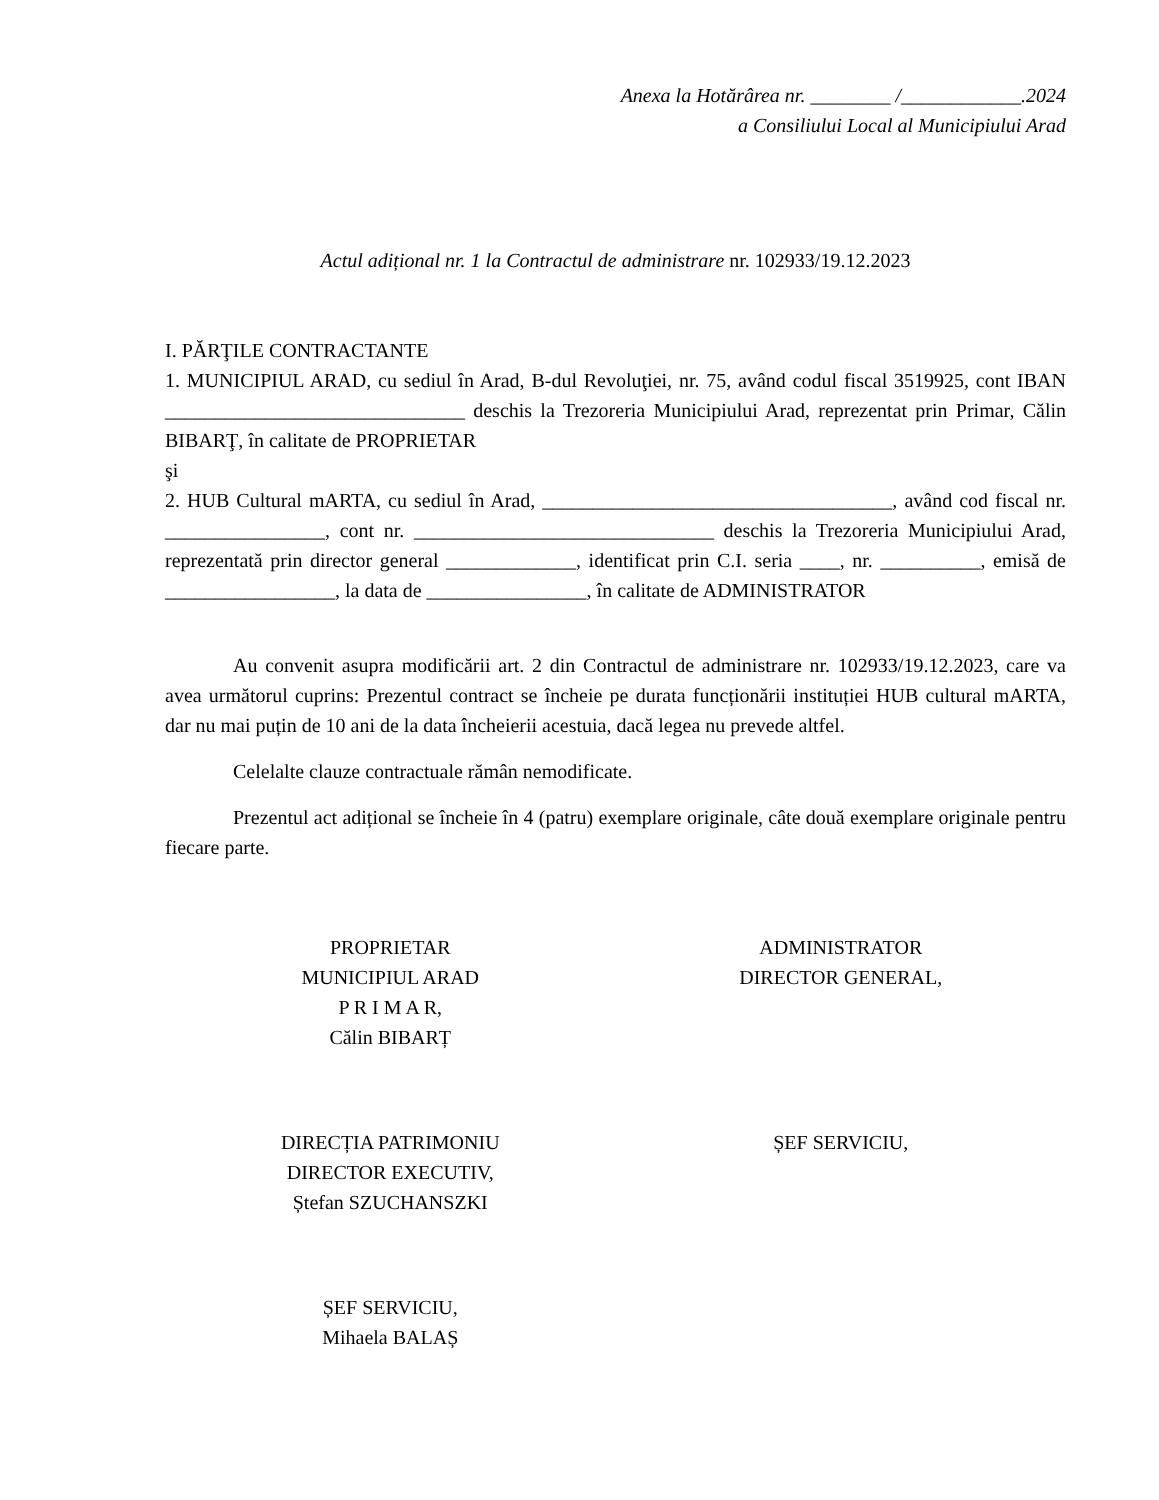Anexa la Hotărârea nr. ________ /____________.2024
a Consiliului Local al Municipiului Arad
Actul adițional nr. 1 la Contractul de administrare nr. 102933/19.12.2023
I. PĂRŢILE CONTRACTANTE
1. MUNICIPIUL ARAD, cu sediul în Arad, B-dul Revoluţiei, nr. 75, având codul fiscal 3519925, cont IBAN ______________________________ deschis la Trezoreria Municipiului Arad, reprezentat prin Primar, Călin BIBARŢ, în calitate de PROPRIETAR
şi
2. HUB Cultural mARTA, cu sediul în Arad, ___________________________________, având cod fiscal nr. ________________, cont nr. ______________________________ deschis la Trezoreria Municipiului Arad, reprezentată prin director general _____________, identificat prin C.I. seria ____, nr. __________, emisă de _________________, la data de ________________, în calitate de ADMINISTRATOR
Au convenit asupra modificării art. 2 din Contractul de administrare nr. 102933/19.12.2023, care va avea următorul cuprins: Prezentul contract se încheie pe durata funcționării instituției HUB cultural mARTA, dar nu mai puțin de 10 ani de la data încheierii acestuia, dacă legea nu prevede altfel.
Celelalte clauze contractuale rămân nemodificate.
Prezentul act adițional se încheie în 4 (patru) exemplare originale, câte două exemplare originale pentru fiecare parte.
PROPRIETAR
MUNICIPIUL ARAD
P R I M A R,
Călin BIBARȚ
ADMINISTRATOR
DIRECTOR GENERAL,
DIRECȚIA PATRIMONIU
DIRECTOR EXECUTIV,
Ștefan SZUCHANSZKI
ȘEF SERVICIU,
ȘEF SERVICIU,
Mihaela BALAȘ